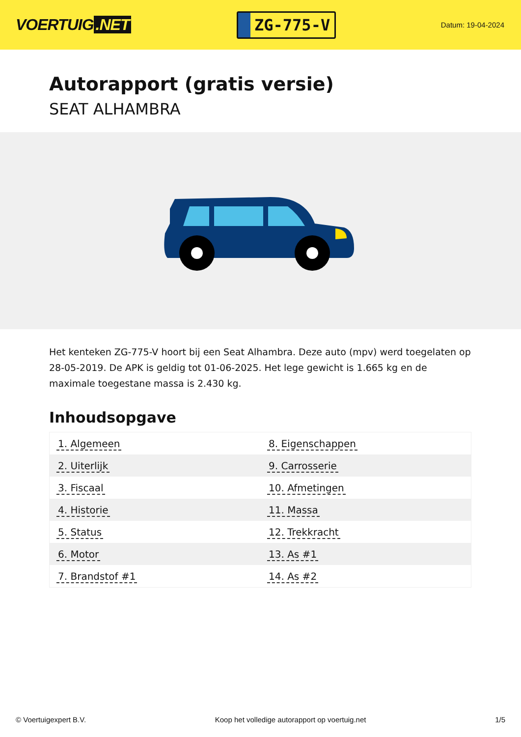VOERTUIG.NET
ZG-775-V
Datum: 19-04-2024
Autorapport (gratis versie)
SEAT ALHAMBRA
Het kenteken ZG-775-V hoort bij een Seat Alhambra. Deze auto (mpv) werd toegelaten op 28-05-2019. De APK is geldig tot 01-06-2025. Het lege gewicht is 1.665 kg en de maximale toegestane massa is 2.430 kg.
Inhoudsopgave
| 1. Algemeen | 8. Eigenschappen |
| 2. Uiterlijk | 9. Carrosserie |
| 3. Fiscaal | 10. Afmetingen |
| 4. Historie | 11. Massa |
| 5. Status | 12. Trekkracht |
| 6. Motor | 13. As #1 |
| 7. Brandstof #1 | 14. As #2 |
© Voertuigexpert B.V. Koop het volledige autorapport op voertuig.net
1/5